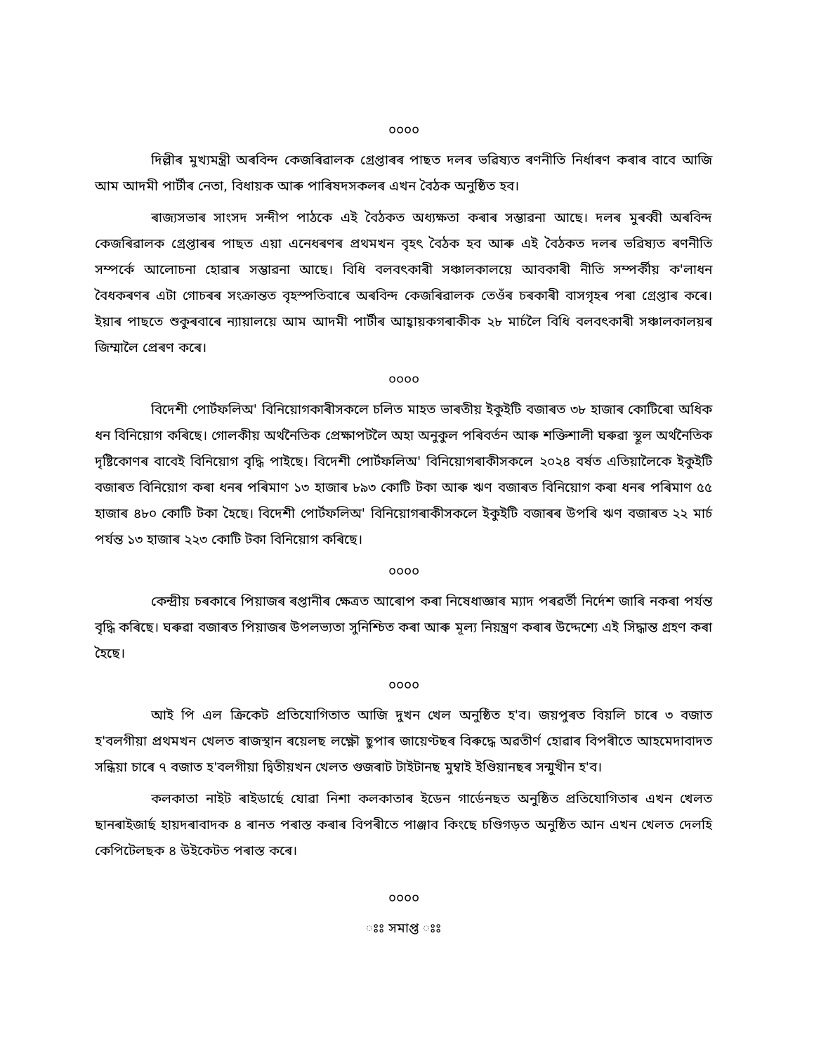০০০০
দিল্লীৰ মুখ্যমন্ত্ৰী অৰবিন্দ কেজৰিৱালক গ্ৰেপ্তাৰৰ পাছত দলৰ ভৱিষ্যত ৰণনীতি নিৰ্ধাৰণ কৰাৰ বাবে আজি আম আদমী পাৰ্টীৰ নেতা, বিধায়ক আৰু পাৰিষদসকলৰ এখন বৈঠক অনুষ্ঠিত হব।
ৰাজ্যসভাৰ সাংসদ সন্দীপ পাঠকে এই বৈঠকত অধ্যক্ষতা কৰাৰ সম্ভাৱনা আছে। দলৰ মুৰব্বী অৰবিন্দ কেজৰিৱালক গ্ৰেপ্তাৰৰ পাছত এয়া এনেধৰণৰ প্ৰথমখন বৃহৎ বৈঠক হব আৰু এই বৈঠকত দলৰ ভৱিষ্যত ৰণনীতি সম্পৰ্কে আলোচনা হোৱাৰ সম্ভাৱনা আছে। বিধি বলবৎকাৰী সঞ্চালকালয়ে আবকাৰী নীতি সম্পৰ্কীয় ক'লাধন বৈধকৰণৰ এটা গোচৰৰ সংক্ৰান্তত বৃহস্পতিবাৰে অৰবিন্দ কেজৰিৱালক তেওঁৰ চৰকাৰী বাসগৃহৰ পৰা গ্ৰেপ্তাৰ কৰে। ইয়াৰ পাছতে শুকুৰবাৰে ন্যায়ালয়ে আম আদমী পাৰ্টীৰ আহ্বায়কগৰাকীক ২৮ মাৰ্চলৈ বিধি বলবৎকাৰী সঞ্চালকালয়ৰ জিম্মালৈ প্ৰেৰণ কৰে।
০০০০
বিদেশী পোৰ্টফলিঅ' বিনিয়োগকাৰীসকলে চলিত মাহত ভাৰতীয় ইকুইটি বজাৰত ৩৮ হাজাৰ কোটিৰো অধিক ধন বিনিয়োগ কৰিছে। গোলকীয় অৰ্থনৈতিক প্ৰেক্ষাপটলৈ অহা অনুকুল পৰিবৰ্তন আৰু শক্তিশালী ঘৰুৱা স্থূল অৰ্থনৈতিক দৃষ্টিকোণৰ বাবেই বিনিয়োগ বৃদ্ধি পাইছে। বিদেশী পোৰ্টফলিঅ' বিনিয়োগৰাকীসকলে ২০২৪ বৰ্ষত এতিয়ালৈকে ইকুইটি বজাৰত বিনিয়োগ কৰা ধনৰ পৰিমাণ ১৩ হাজাৰ ৮৯৩ কোটি টকা আৰু ঋণ বজাৰত বিনিয়োগ কৰা ধনৰ পৰিমাণ ৫৫ হাজাৰ ৪৮০ কোটি টকা হৈছে। বিদেশী পোৰ্টফলিঅ' বিনিয়োগৰাকীসকলে ইকুইটি বজাৰৰ উপৰি ঋণ বজাৰত ২২ মাৰ্চ পৰ্যন্ত ১৩ হাজাৰ ২২৩ কোটি টকা বিনিয়োগ কৰিছে।
০০০০
কেন্দ্ৰীয় চৰকাৰে পিয়াজৰ ৰপ্তানীৰ ক্ষেত্ৰত আৰোপ কৰা নিষেধাজ্ঞাৰ ম্যাদ পৰৱৰ্তী নিৰ্দেশ জাৰি নকৰা পৰ্যন্ত বৃদ্ধি কৰিছে। ঘৰুৱা বজাৰত পিয়াজৰ উপলভ্যতা সুনিশ্চিত কৰা আৰু মূল্য নিয়ন্ত্ৰণ কৰাৰ উদ্দেশ্যে এই সিদ্ধান্ত গ্ৰহণ কৰা হৈছে।
০০০০
আই পি এল ক্ৰিকেট প্ৰতিযোগিতাত আজি দুখন খেল অনুষ্ঠিত হ'ব। জয়পুৰত বিয়লি চাৰে ৩ বজাত হ'বলগীয়া প্ৰথমখন খেলত ৰাজস্থান ৰয়েলছ লক্ষ্ণৌ ছুপাৰ জায়েণ্টছৰ বিৰুদ্ধে অৱতীৰ্ণ হোৱাৰ বিপৰীতে আহমেদাবাদত সন্ধিয়া চাৰে ৭ বজাত হ'বলগীয়া দ্বিতীয়খন খেলত গুজৰাট টাইটানছ মুম্বাই ইণ্ডিয়ানছৰ সন্মুখীন হ'ব।
কলকাতা নাইট ৰাইডাৰ্ছে যোৱা নিশা কলকাতাৰ ইডেন গাৰ্ডেনছত অনুষ্ঠিত প্ৰতিযোগিতাৰ এখন খেলত ছানৰাইজাৰ্ছ হায়দৰাবাদক ৪ ৰানত পৰাস্ত কৰাৰ বিপৰীতে পাঞ্জাব কিংছে চণ্ডিগড়ত অনুষ্ঠিত আন এখন খেলত দেলহি কেপিটেলছক ৪ উইকেটত পৰাস্ত কৰে।
০০০০
ঃঃ সমাপ্ত ঃঃ